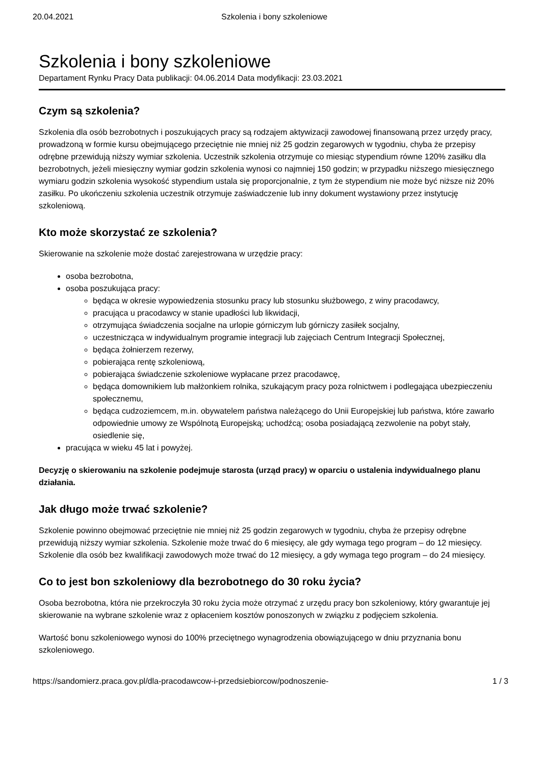20.04.2021 Szkolenia i bony szkoleniowe
Szkolenia i bony szkoleniowe
Departament Rynku Pracy Data publikacji: 04.06.2014 Data modyfikacji: 23.03.2021
Czym są szkolenia?
Szkolenia dla osób bezrobotnych i poszukujących pracy są rodzajem aktywizacji zawodowej finansowaną przez urzędy pracy, prowadzoną w formie kursu obejmującego przeciętnie nie mniej niż 25 godzin zegarowych w tygodniu, chyba że przepisy odrębne przewidują niższy wymiar szkolenia. Uczestnik szkolenia otrzymuje co miesiąc stypendium równe 120% zasiłku dla bezrobotnych, jeżeli miesięczny wymiar godzin szkolenia wynosi co najmniej 150 godzin; w przypadku niższego miesięcznego wymiaru godzin szkolenia wysokość stypendium ustala się proporcjonalnie, z tym że stypendium nie może być niższe niż 20% zasiłku. Po ukończeniu szkolenia uczestnik otrzymuje zaświadczenie lub inny dokument wystawiony przez instytucję szkoleniową.
Kto może skorzystać ze szkolenia?
Skierowanie na szkolenie może dostać zarejestrowana w urzędzie pracy:
osoba bezrobotna,
osoba poszukująca pracy:
będąca w okresie wypowiedzenia stosunku pracy lub stosunku służbowego, z winy pracodawcy,
pracująca u pracodawcy w stanie upadłości lub likwidacji,
otrzymująca świadczenia socjalne na urlopie górniczym lub górniczy zasiłek socjalny,
uczestnicząca w indywidualnym programie integracji lub zajęciach Centrum Integracji Społecznej,
będąca żołnierzem rezerwy,
pobierająca rentę szkoleniową,
pobierająca świadczenie szkoleniowe wypłacane przez pracodawcę,
będąca domownikiem lub małżonkiem rolnika, szukającym pracy poza rolnictwem i podlegająca ubezpieczeniu społecznemu,
będąca cudzoziemcem, m.in. obywatelem państwa należącego do Unii Europejskiej lub państwa, które zawarło odpowiednie umowy ze Wspólnotą Europejską; uchodźcą; osoba posiadającą zezwolenie na pobyt stały, osiedlenie się,
pracująca w wieku 45 lat i powyżej.
Decyzję o skierowaniu na szkolenie podejmuje starosta (urząd pracy) w oparciu o ustalenia indywidualnego planu działania.
Jak długo może trwać szkolenie?
Szkolenie powinno obejmować przeciętnie nie mniej niż 25 godzin zegarowych w tygodniu, chyba że przepisy odrębne przewidują niższy wymiar szkolenia. Szkolenie może trwać do 6 miesięcy, ale gdy wymaga tego program – do 12 miesięcy. Szkolenie dla osób bez kwalifikacji zawodowych może trwać do 12 miesięcy, a gdy wymaga tego program – do 24 miesięcy.
Co to jest bon szkoleniowy dla bezrobotnego do 30 roku życia?
Osoba bezrobotna, która nie przekroczyła 30 roku życia może otrzymać z urzędu pracy bon szkoleniowy, który gwarantuje jej skierowanie na wybrane szkolenie wraz z opłaceniem kosztów ponoszonych w związku z podjęciem szkolenia.
Wartość bonu szkoleniowego wynosi do 100% przeciętnego wynagrodzenia obowiązującego w dniu przyznania bonu szkoleniowego.
https://sandomierz.praca.gov.pl/dla-pracodawcow-i-przedsiebiorcow/podnoszenie- 1 / 3